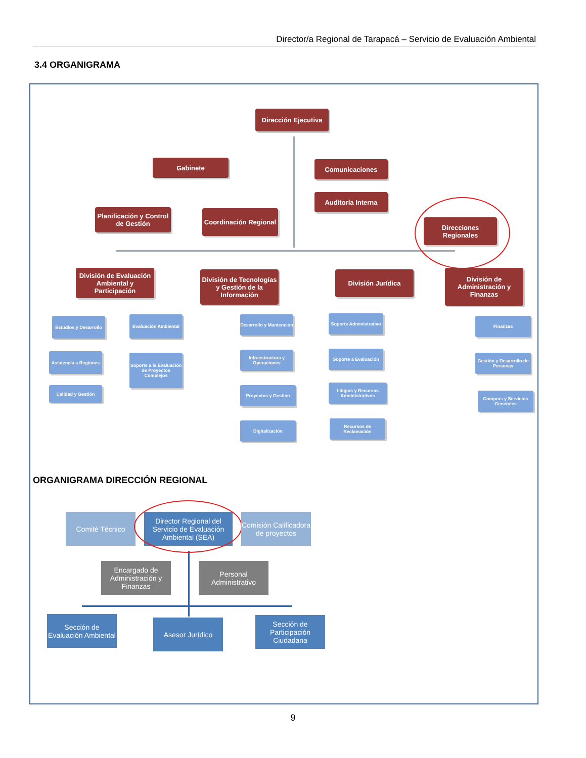Director/a Regional de Tarapacá – Servicio de Evaluación Ambiental
3.4 ORGANIGRAMA
Dirección Ejecutiva
Gabinete Comunicaciones
Auditoría Interna
Planificación y Control de Gestión
Coordinación Regional
Direcciones Regionales
División de Evaluación Ambiental y Participación
División de Tecnologías y Gestión de la Información
División Jurídica
División de Administración y Finanzas
Estudios y Desarrollo
Evaluación Ambiental
Asistencia a Regiones
Soporte a la Evaluación de Proyectos Complejos
Calidad y Gestión
Desarrollo y Mantención
Infraestructura y Operaciones
Proyectos y Gestión
Digitalización
Soporte Administrativo
Soporte a Evaluación
Litigios y Recursos Administrativos
Recursos de Reclamación
Finanzas
Gestión y Desarrollo de Personas
Compras y Servicios Generales
ORGANIGRAMA DIRECCIÓN REGIONAL
Comité Técnico
Director Regional del Servicio de Evaluación Ambiental (SEA)
Comisión Calificadora de proyectos
Encargado de Administración y Finanzas
Personal Administrativo
Sección de Evaluación Ambiental
Asesor Jurídico
Sección de Participación Ciudadana
9